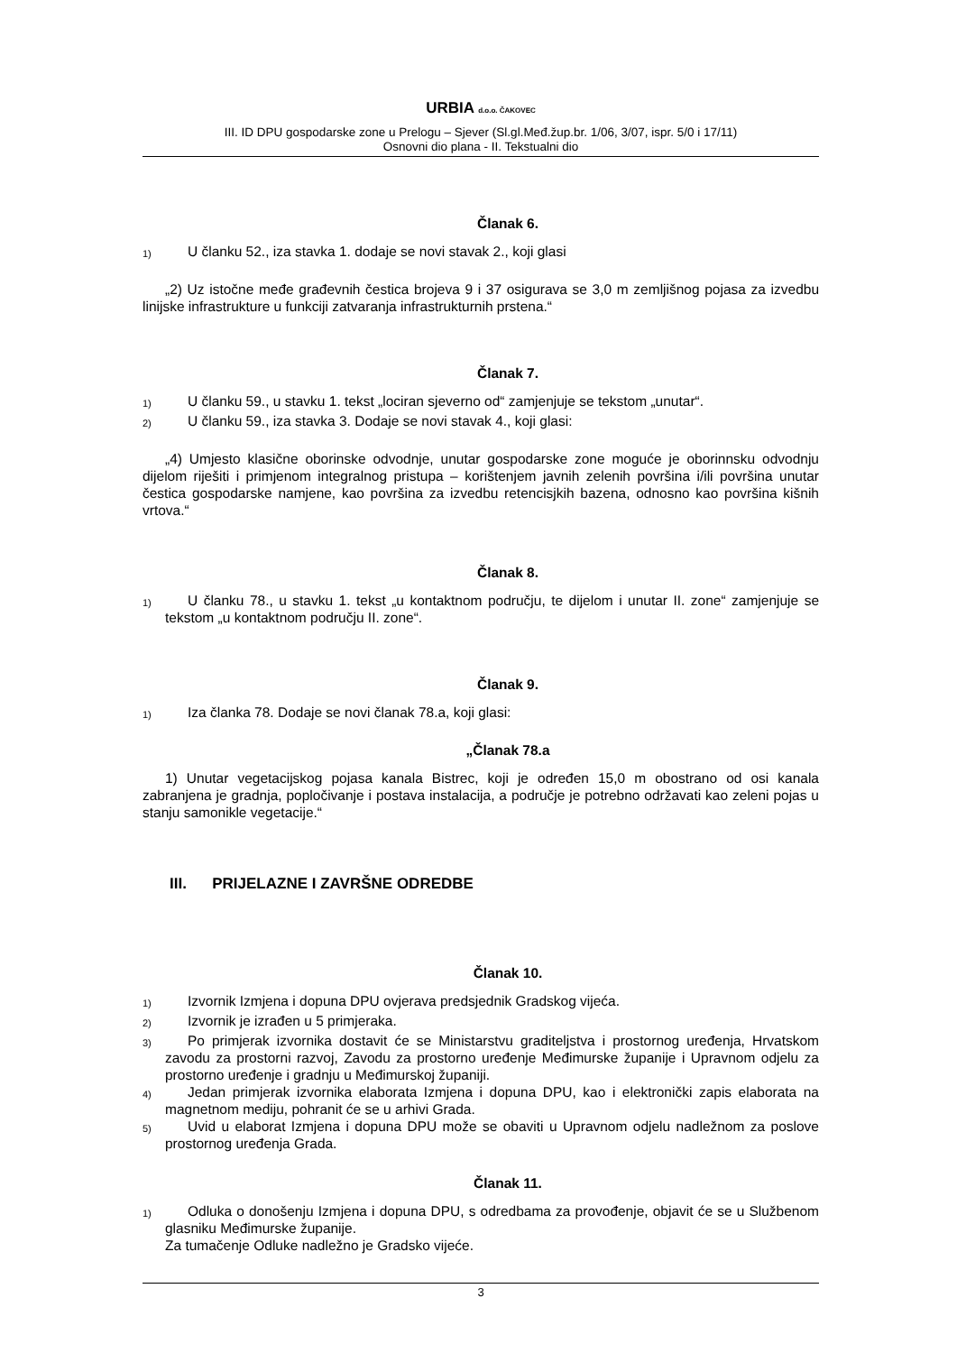URBIA d.o.o. ČAKOVEC
III. ID DPU gospodarske zone u Prelogu – Sjever (Sl.gl.Međ.žup.br. 1/06, 3/07, ispr. 5/0 i 17/11)
Osnovni dio plana - II. Tekstualni dio
Članak 6.
1) U članku 52., iza stavka 1. dodaje se novi stavak 2., koji glasi
„2) Uz istočne međe građevnih čestica brojeva 9 i 37 osigurava se 3,0 m zemljišnog pojasa za izvedbu linijske infrastrukture u funkciji zatvaranja infrastrukturnih prstena.“
Članak 7.
1) U članku 59., u stavku 1. tekst „lociran sjeverno od“ zamjenjuje se tekstom „unutar“.
2) U članku 59., iza stavka 3. Dodaje se novi stavak 4., koji glasi:
„4) Umjesto klasične oborinske odvodnje, unutar gospodarske zone moguće je oborinnsku odvodnju dijelom riješiti i primjenom integralnog pristupa – korištenjem javnih zelenih površina i/ili površina unutar čestica gospodarske namjene, kao površina za izvedbu retencisjkih bazena, odnosno kao površina kišnih vrtova.“
Članak 8.
1) U članku 78., u stavku 1. tekst „u kontaktnom području, te dijelom i unutar II. zone“ zamjenjuje se tekstom „u kontaktnom području II. zone“.
Članak 9.
1) Iza članka 78. Dodaje se novi članak 78.a, koji glasi:
„Članak 78.a
1) Unutar vegetacijskog pojasa kanala Bistrec, koji je određen 15,0 m obostrano od osi kanala zabranjena je gradnja, popločivanje i postava instalacija, a područje je potrebno održavati kao zeleni pojas u stanju samonikle vegetacije.“
III. PRIJELAZNE I ZAVRŠNE ODREDBE
Članak 10.
1) Izvornik Izmjena i dopuna DPU ovjerava predsjednik Gradskog vijeća.
2) Izvornik je izrađen u 5 primjeraka.
3) Po primjerak izvornika dostavit će se Ministarstvu graditeljstva i prostornog uređenja, Hrvatskom zavodu za prostorni razvoj, Zavodu za prostorno uređenje Međimurske županije i Upravnom odjelu za prostorno uređenje i gradnju u Međimurskoj županiji.
4) Jedan primjerak izvornika elaborata Izmjena i dopuna DPU, kao i elektronički zapis elaborata na magnetnom mediju, pohranit će se u arhivi Grada.
5) Uvid u elaborat Izmjena i dopuna DPU može se obaviti u Upravnom odjelu nadležnom za poslove prostornog uređenja Grada.
Članak 11.
1) Odluka o donošenju Izmjena i dopuna DPU, s odredbama za provođenje, objavit će se u Službenom glasniku Međimurske županije.
Za tumačenje Odluke nadležno je Gradsko vijeće.
3